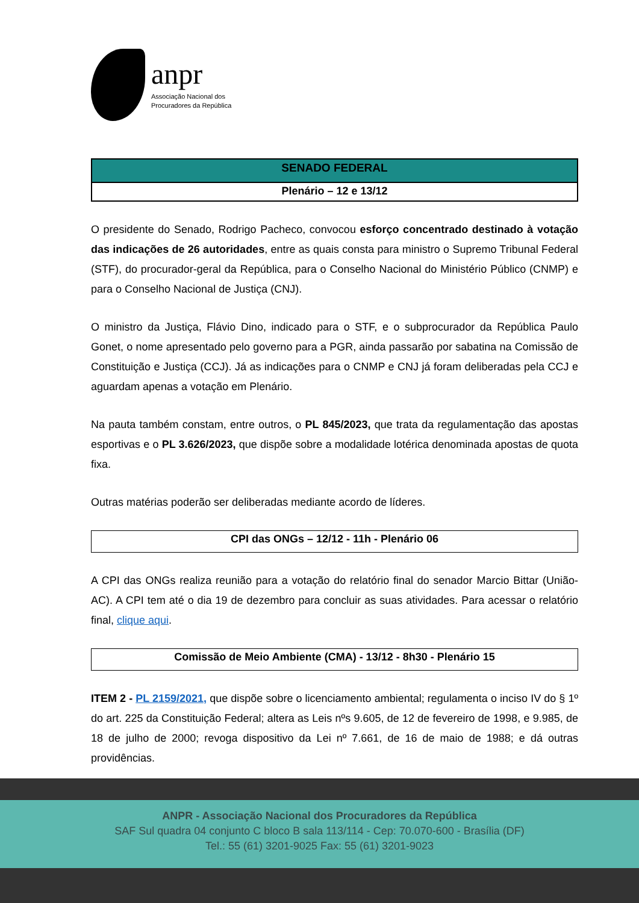anpr
Associação Nacional dos
Procuradores da República
SENADO FEDERAL
Plenário – 12 e 13/12
O presidente do Senado, Rodrigo Pacheco, convocou esforço concentrado destinado à votação das indicações de 26 autoridades, entre as quais consta para ministro o Supremo Tribunal Federal (STF), do procurador-geral da República, para o Conselho Nacional do Ministério Público (CNMP) e para o Conselho Nacional de Justiça (CNJ).
O ministro da Justiça, Flávio Dino, indicado para o STF, e o subprocurador da República Paulo Gonet, o nome apresentado pelo governo para a PGR, ainda passarão por sabatina na Comissão de Constituição e Justiça (CCJ). Já as indicações para o CNMP e CNJ já foram deliberadas pela CCJ e aguardam apenas a votação em Plenário.
Na pauta também constam, entre outros, o PL 845/2023, que trata da regulamentação das apostas esportivas e o PL 3.626/2023, que dispõe sobre a modalidade lotérica denominada apostas de quota fixa.
Outras matérias poderão ser deliberadas mediante acordo de líderes.
CPI das ONGs – 12/12 - 11h - Plenário 06
A CPI das ONGs realiza reunião para a votação do relatório final do senador Marcio Bittar (União-AC). A CPI tem até o dia 19 de dezembro para concluir as suas atividades. Para acessar o relatório final, clique aqui.
Comissão de Meio Ambiente (CMA) - 13/12 - 8h30 - Plenário 15
ITEM 2 - PL 2159/2021, que dispõe sobre o licenciamento ambiental; regulamenta o inciso IV do § 1º do art. 225 da Constituição Federal; altera as Leis nºs 9.605, de 12 de fevereiro de 1998, e 9.985, de 18 de julho de 2000; revoga dispositivo da Lei nº 7.661, de 16 de maio de 1988; e dá outras providências.
ANPR - Associação Nacional dos Procuradores da República
SAF Sul quadra 04 conjunto C bloco B sala 113/114 - Cep: 70.070-600 - Brasília (DF)
Tel.: 55 (61) 3201-9025 Fax: 55 (61) 3201-9023